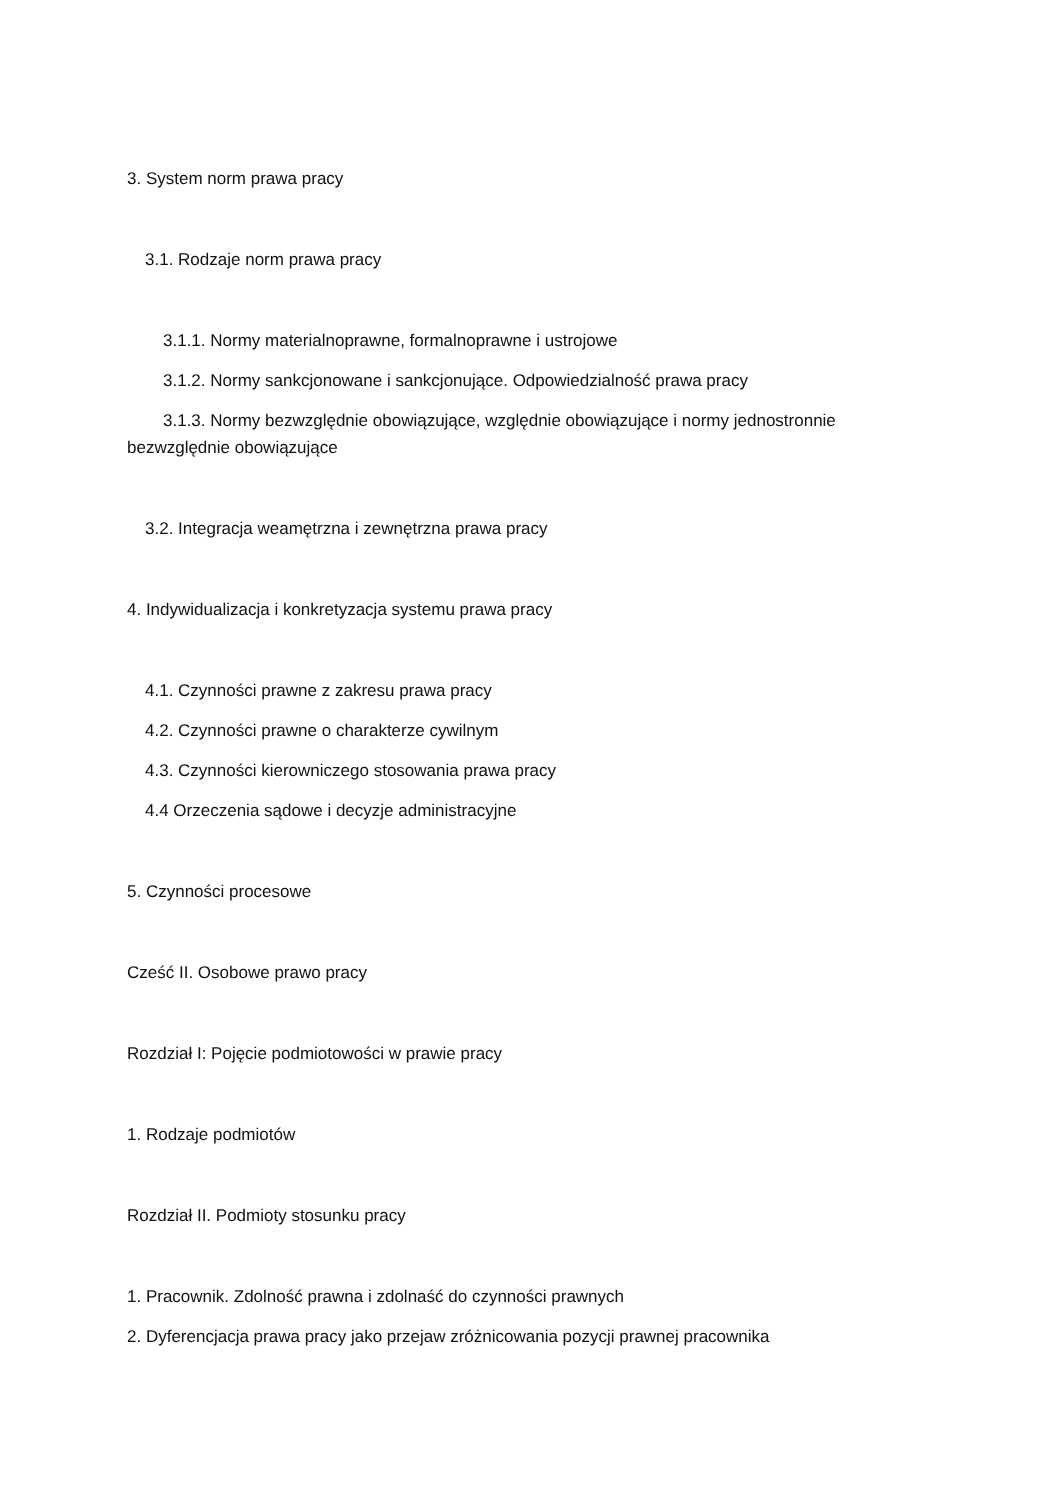3. System norm prawa pracy
3.1. Rodzaje norm prawa pracy
3.1.1. Normy materialnoprawne, formalnoprawne i ustrojowe
3.1.2. Normy sankcjonowane i sankcjonujące. Odpowiedzialność prawa pracy
3.1.3. Normy bezwzględnie obowiązujące, względnie obowiązujące i normy jednostronnie
bezwzględnie obowiązujące
3.2. Integracja weamętrzna i zewnętrzna prawa pracy
4. Indywidualizacja i konkretyzacja systemu prawa pracy
4.1. Czynności prawne z zakresu prawa pracy
4.2. Czynności prawne o charakterze cywilnym
4.3. Czynności kierowniczego stosowania prawa pracy
4.4 Orzeczenia sądowe i decyzje administracyjne
5. Czynności procesowe
Cześć II. Osobowe prawo pracy
Rozdział I: Pojęcie podmiotowości w prawie pracy
1. Rodzaje podmiotów
Rozdział II. Podmioty stosunku pracy
1. Pracownik. Zdolność prawna i zdolnaść do czynności prawnych
2. Dyferencjacja prawa pracy jako przejaw zróżnicowania pozycji prawnej pracownika